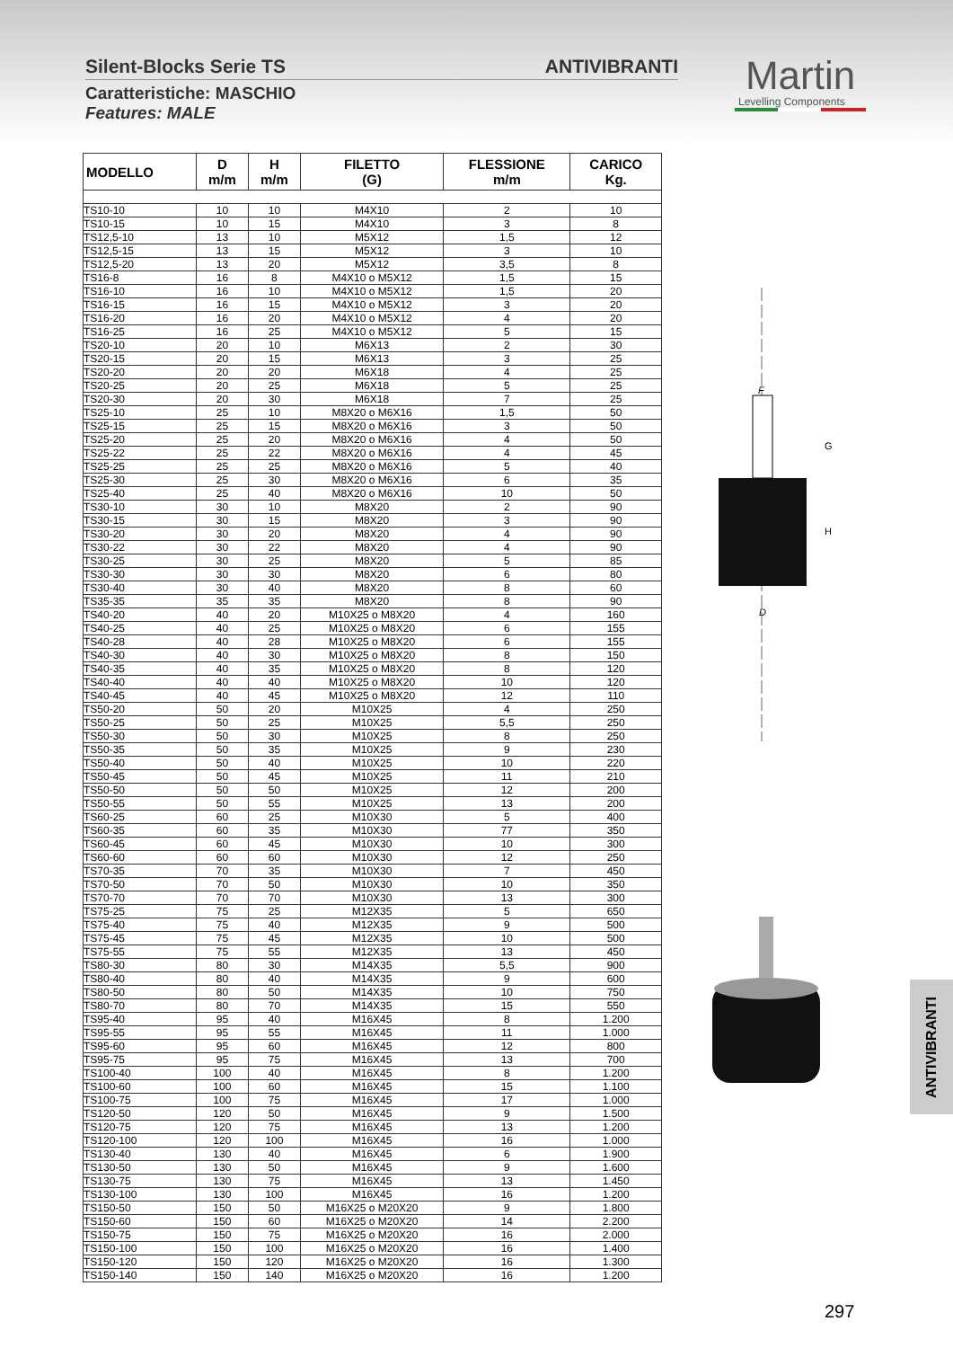Silent-Blocks Serie TS ANTIVIBRANTI
Caratteristiche: MASCHIO
Features: MALE
Martin
Levelling Components
| MODELLO | D m/m | H m/m | FILETTO (G) | FLESSIONE m/m | CARICO Kg. |
| --- | --- | --- | --- | --- | --- |
| TS10-10 | 10 | 10 | M4X10 | 2 | 10 |
| TS10-15 | 10 | 15 | M4X10 | 3 | 8 |
| TS12,5-10 | 13 | 10 | M5X12 | 1,5 | 12 |
| TS12,5-15 | 13 | 15 | M5X12 | 3 | 10 |
| TS12,5-20 | 13 | 20 | M5X12 | 3,5 | 8 |
| TS16-8 | 16 | 8 | M4X10 o M5X12 | 1,5 | 15 |
| TS16-10 | 16 | 10 | M4X10 o M5X12 | 1,5 | 20 |
| TS16-15 | 16 | 15 | M4X10 o M5X12 | 3 | 20 |
| TS16-20 | 16 | 20 | M4X10 o M5X12 | 4 | 20 |
| TS16-25 | 16 | 25 | M4X10 o M5X12 | 5 | 15 |
| TS20-10 | 20 | 10 | M6X13 | 2 | 30 |
| TS20-15 | 20 | 15 | M6X13 | 3 | 25 |
| TS20-20 | 20 | 20 | M6X18 | 4 | 25 |
| TS20-25 | 20 | 25 | M6X18 | 5 | 25 |
| TS20-30 | 20 | 30 | M6X18 | 7 | 25 |
| TS25-10 | 25 | 10 | M8X20 o M6X16 | 1,5 | 50 |
| TS25-15 | 25 | 15 | M8X20 o M6X16 | 3 | 50 |
| TS25-20 | 25 | 20 | M8X20 o M6X16 | 4 | 50 |
| TS25-22 | 25 | 22 | M8X20 o M6X16 | 4 | 45 |
| TS25-25 | 25 | 25 | M8X20 o M6X16 | 5 | 40 |
| TS25-30 | 25 | 30 | M8X20 o M6X16 | 6 | 35 |
| TS25-40 | 25 | 40 | M8X20 o M6X16 | 10 | 50 |
| TS30-10 | 30 | 10 | M8X20 | 2 | 90 |
| TS30-15 | 30 | 15 | M8X20 | 3 | 90 |
| TS30-20 | 30 | 20 | M8X20 | 4 | 90 |
| TS30-22 | 30 | 22 | M8X20 | 4 | 90 |
| TS30-25 | 30 | 25 | M8X20 | 5 | 85 |
| TS30-30 | 30 | 30 | M8X20 | 6 | 80 |
| TS30-40 | 30 | 40 | M8X20 | 8 | 60 |
| TS35-35 | 35 | 35 | M8X20 | 8 | 90 |
| TS40-20 | 40 | 20 | M10X25 o M8X20 | 4 | 160 |
| TS40-25 | 40 | 25 | M10X25 o M8X20 | 6 | 155 |
| TS40-28 | 40 | 28 | M10X25 o M8X20 | 6 | 155 |
| TS40-30 | 40 | 30 | M10X25 o M8X20 | 8 | 150 |
| TS40-35 | 40 | 35 | M10X25 o M8X20 | 8 | 120 |
| TS40-40 | 40 | 40 | M10X25 o M8X20 | 10 | 120 |
| TS40-45 | 40 | 45 | M10X25 o M8X20 | 12 | 110 |
| TS50-20 | 50 | 20 | M10X25 | 4 | 250 |
| TS50-25 | 50 | 25 | M10X25 | 5,5 | 250 |
| TS50-30 | 50 | 30 | M10X25 | 8 | 250 |
| TS50-35 | 50 | 35 | M10X25 | 9 | 230 |
| TS50-40 | 50 | 40 | M10X25 | 10 | 220 |
| TS50-45 | 50 | 45 | M10X25 | 11 | 210 |
| TS50-50 | 50 | 50 | M10X25 | 12 | 200 |
| TS50-55 | 50 | 55 | M10X25 | 13 | 200 |
| TS60-25 | 60 | 25 | M10X30 | 5 | 400 |
| TS60-35 | 60 | 35 | M10X30 | 77 | 350 |
| TS60-45 | 60 | 45 | M10X30 | 10 | 300 |
| TS60-60 | 60 | 60 | M10X30 | 12 | 250 |
| TS70-35 | 70 | 35 | M10X30 | 7 | 450 |
| TS70-50 | 70 | 50 | M10X30 | 10 | 350 |
| TS70-70 | 70 | 70 | M10X30 | 13 | 300 |
| TS75-25 | 75 | 25 | M12X35 | 5 | 650 |
| TS75-40 | 75 | 40 | M12X35 | 9 | 500 |
| TS75-45 | 75 | 45 | M12X35 | 10 | 500 |
| TS75-55 | 75 | 55 | M12X35 | 13 | 450 |
| TS80-30 | 80 | 30 | M14X35 | 5,5 | 900 |
| TS80-40 | 80 | 40 | M14X35 | 9 | 600 |
| TS80-50 | 80 | 50 | M14X35 | 10 | 750 |
| TS80-70 | 80 | 70 | M14X35 | 15 | 550 |
| TS95-40 | 95 | 40 | M16X45 | 8 | 1.200 |
| TS95-55 | 95 | 55 | M16X45 | 11 | 1.000 |
| TS95-60 | 95 | 60 | M16X45 | 12 | 800 |
| TS95-75 | 95 | 75 | M16X45 | 13 | 700 |
| TS100-40 | 100 | 40 | M16X45 | 8 | 1.200 |
| TS100-60 | 100 | 60 | M16X45 | 15 | 1.100 |
| TS100-75 | 100 | 75 | M16X45 | 17 | 1.000 |
| TS120-50 | 120 | 50 | M16X45 | 9 | 1.500 |
| TS120-75 | 120 | 75 | M16X45 | 13 | 1.200 |
| TS120-100 | 120 | 100 | M16X45 | 16 | 1.000 |
| TS130-40 | 130 | 40 | M16X45 | 6 | 1.900 |
| TS130-50 | 130 | 50 | M16X45 | 9 | 1.600 |
| TS130-75 | 130 | 75 | M16X45 | 13 | 1.450 |
| TS130-100 | 130 | 100 | M16X45 | 16 | 1.200 |
| TS150-50 | 150 | 50 | M16X25 o M20X20 | 9 | 1.800 |
| TS150-60 | 150 | 60 | M16X25 o M20X20 | 14 | 2.200 |
| TS150-75 | 150 | 75 | M16X25 o M20X20 | 16 | 2.000 |
| TS150-100 | 150 | 100 | M16X25 o M20X20 | 16 | 1.400 |
| TS150-120 | 150 | 120 | M16X25 o M20X20 | 16 | 1.300 |
| TS150-140 | 150 | 140 | M16X25 o M20X20 | 16 | 1.200 |
F
G
H
D
ANTIVIBRANTI
297